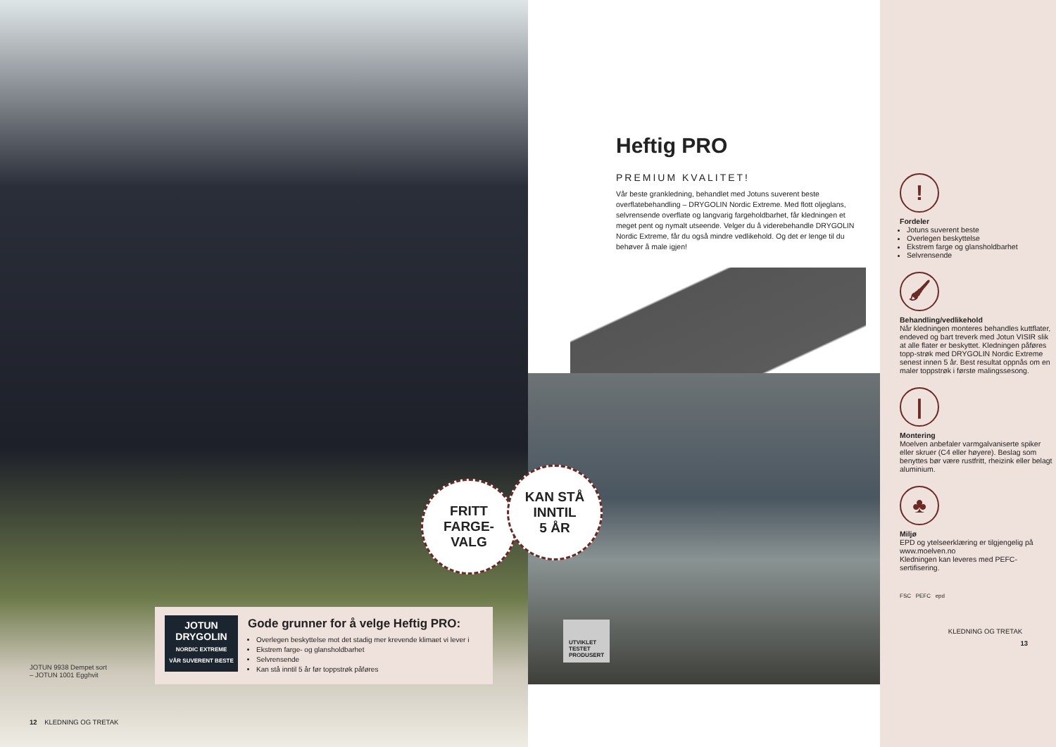FRITT
FARGE-
VALG
JOTUN
DRYGOLIN
NORDIC EXTREME
VÅR SUVERENT BESTE
Gode grunner for å velge Heftig PRO:
Overlegen beskyttelse mot det stadig mer krevende klimaet vi lever i
Ekstrem farge- og glansholdbarhet
Selvrensende
Kan stå inntil 5 år før toppstrøk påføres
JOTUN 9938 Dempet sort
– JOTUN 1001 Egghvit
12 KLEDNING OG TRETAK
Heftig PRO
PREMIUM KVALITET!
Vår beste grankledning, behandlet med Jotuns suverent beste overflatebehandling – DRYGOLIN Nordic Extreme. Med flott oljeglans, selvrensende overflate og langvarig fargeholdbarhet, får kledningen et meget pent og nymalt utseende. Velger du å viderebehandle DRYGOLIN Nordic Extreme, får du også mindre vedlikehold. Og det er lenge til du behøver å male igjen!
KAN STÅ
INNTIL
5 ÅR
UTVIKLET
TESTET
PRODUSERT
!
Fordeler
Jotuns suverent beste
Overlegen beskyttelse
Ekstrem farge og glansholdbarhet
Selvrensende
🖌
Behandling/vedlikehold
Når kledningen monteres behandles kuttflater, endeved og bart treverk med Jotun VISIR slik at alle flater er beskyttet. Kledningen påføres topp-strøk med DRYGOLIN Nordic Extreme senest innen 5 år. Best resultat oppnås om en maler toppstrøk i første malingssesong.
|
Montering
Moelven anbefaler varmgalvaniserte spiker eller skruer (C4 eller høyere). Beslag som benyttes bør være rustfritt, rheizink eller belagt aluminium.
♣
Miljø
EPD og ytelseerklæring er tilgjengelig på www.moelven.no
Kledningen kan leveres med PEFC-sertifisering.
FSC PEFC epd
KLEDNING OG TRETAK
13